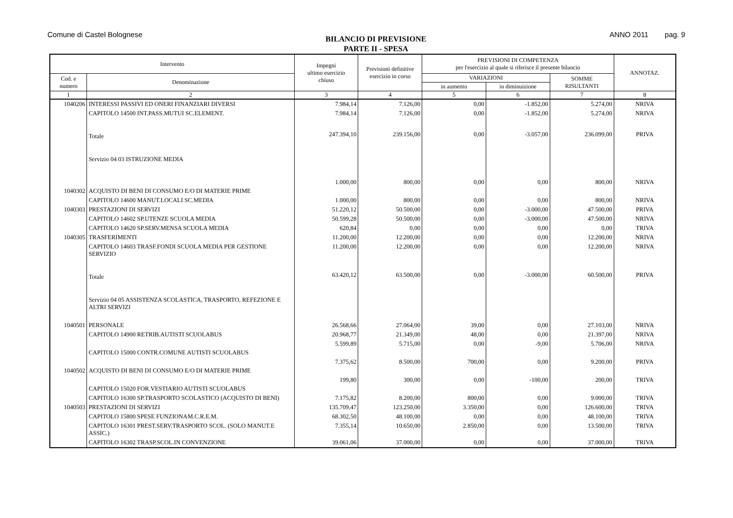Comune di Castel Bolognese
BILANCIO DI PREVISIONE
PARTE II - SPESA
ANNO 2011 pag. 9
| Intervento | | Impegni ultimo esercizio chiuso | Previsioni definitive esercizio in corso | PREVISIONI DI COMPETENZA per l'esercizio al quale si riferisce il presente bilancio | | | ANNOTAZ. |
| --- | --- | --- | --- | --- | --- | --- | --- |
| Cod. e numero | Denominazione | | | VARIAZIONI | | SOMME RISULTANTI | |
| | | | | in aumento | in diminuizione | | |
| 1 | 2 | 3 | 4 | 5 | 6 | 7 | 8 |
| 1040206 | INTERESSI PASSIVI ED ONERI FINANZIARI DIVERSI | 7.984,14 | 7.126,00 | 0,00 | -1.852,00 | 5.274,00 | NRIVA |
| | CAPITOLO 14500 INT.PASS.MUTUI SC.ELEMENT. | 7.984,14 | 7.126,00 | 0,00 | -1.852,00 | 5.274,00 | NRIVA |
| | Totale | 247.394,10 | 239.156,00 | 0,00 | -3.057,00 | 236.099,00 | PRIVA |
| | Servizio 04 03 ISTRUZIONE MEDIA | | | | | | |
| 1040302 | ACQUISTO DI BENI DI CONSUMO E/O DI MATERIE PRIME | 1.000,00 | 800,00 | 0,00 | 0,00 | 800,00 | NRIVA |
| | CAPITOLO 14600 MANUT.LOCALI SC.MEDIA | 1.000,00 | 800,00 | 0,00 | 0,00 | 800,00 | NRIVA |
| 1040303 | PRESTAZIONI DI SERVIZI | 51.220,12 | 50.500,00 | 0,00 | -3.000,00 | 47.500,00 | PRIVA |
| | CAPITOLO 14602 SP.UTENZE SCUOLA MEDIA | 50.599,28 | 50.500,00 | 0,00 | -3.000,00 | 47.500,00 | NRIVA |
| | CAPITOLO 14620 SP.SERV.MENSA SCUOLA MEDIA | 620,84 | 0,00 | 0,00 | 0,00 | 0,00 | TRIVA |
| 1040305 | TRASFERIMENTI | 11.200,00 | 12.200,00 | 0,00 | 0,00 | 12.200,00 | NRIVA |
| | CAPITOLO 14603 TRASF.FONDI SCUOLA MEDIA PER GESTIONE SERVIZIO | 11.200,00 | 12.200,00 | 0,00 | 0,00 | 12.200,00 | NRIVA |
| | Totale | 63.420,12 | 63.500,00 | 0,00 | -3.000,00 | 60.500,00 | PRIVA |
| | Servizio 04 05 ASSISTENZA SCOLASTICA, TRASPORTO, REFEZIONE E ALTRI SERVIZI | | | | | | |
| 1040501 | PERSONALE | 26.568,66 | 27.064,00 | 39,00 | 0,00 | 27.103,00 | NRIVA |
| | CAPITOLO 14900 RETRIB.AUTISTI SCUOLABUS | 20.968,77 | 21.349,00 | 48,00 | 0,00 | 21.397,00 | NRIVA |
| | CAPITOLO 15000 CONTR.COMUNE AUTISTI SCUOLABUS | 5.599,89 | 5.715,00 | 0,00 | -9,00 | 5.706,00 | NRIVA |
| 1040502 | ACQUISTO DI BENI DI CONSUMO E/O DI MATERIE PRIME | 7.375,62 | 8.500,00 | 700,00 | 0,00 | 9.200,00 | PRIVA |
| | CAPITOLO 15020 FOR.VESTIARIO AUTISTI SCUOLABUS | 199,80 | 300,00 | 0,00 | -100,00 | 200,00 | TRIVA |
| | CAPITOLO 16300 SP.TRASPORTO SCOLASTICO (ACQUISTO DI BENI) | 7.175,82 | 8.200,00 | 800,00 | 0,00 | 9.000,00 | TRIVA |
| 1040503 | PRESTAZIONI DI SERVIZI | 135.709,47 | 123.250,00 | 3.350,00 | 0,00 | 126.600,00 | TRIVA |
| | CAPITOLO 15800 SPESE FUNZIONAM.C.R.E.M. | 68.302,50 | 48.100,00 | 0,00 | 0,00 | 48.100,00 | TRIVA |
| | CAPITOLO 16301 PREST.SERV.TRASPORTO SCOL. (SOLO MANUT.E ASSIC.) | 7.355,14 | 10.650,00 | 2.850,00 | 0,00 | 13.500,00 | TRIVA |
| | CAPITOLO 16302 TRASP.SCOL.IN CONVENZIONE | 39.061,06 | 37.000,00 | 0,00 | 0,00 | 37.000,00 | TRIVA |